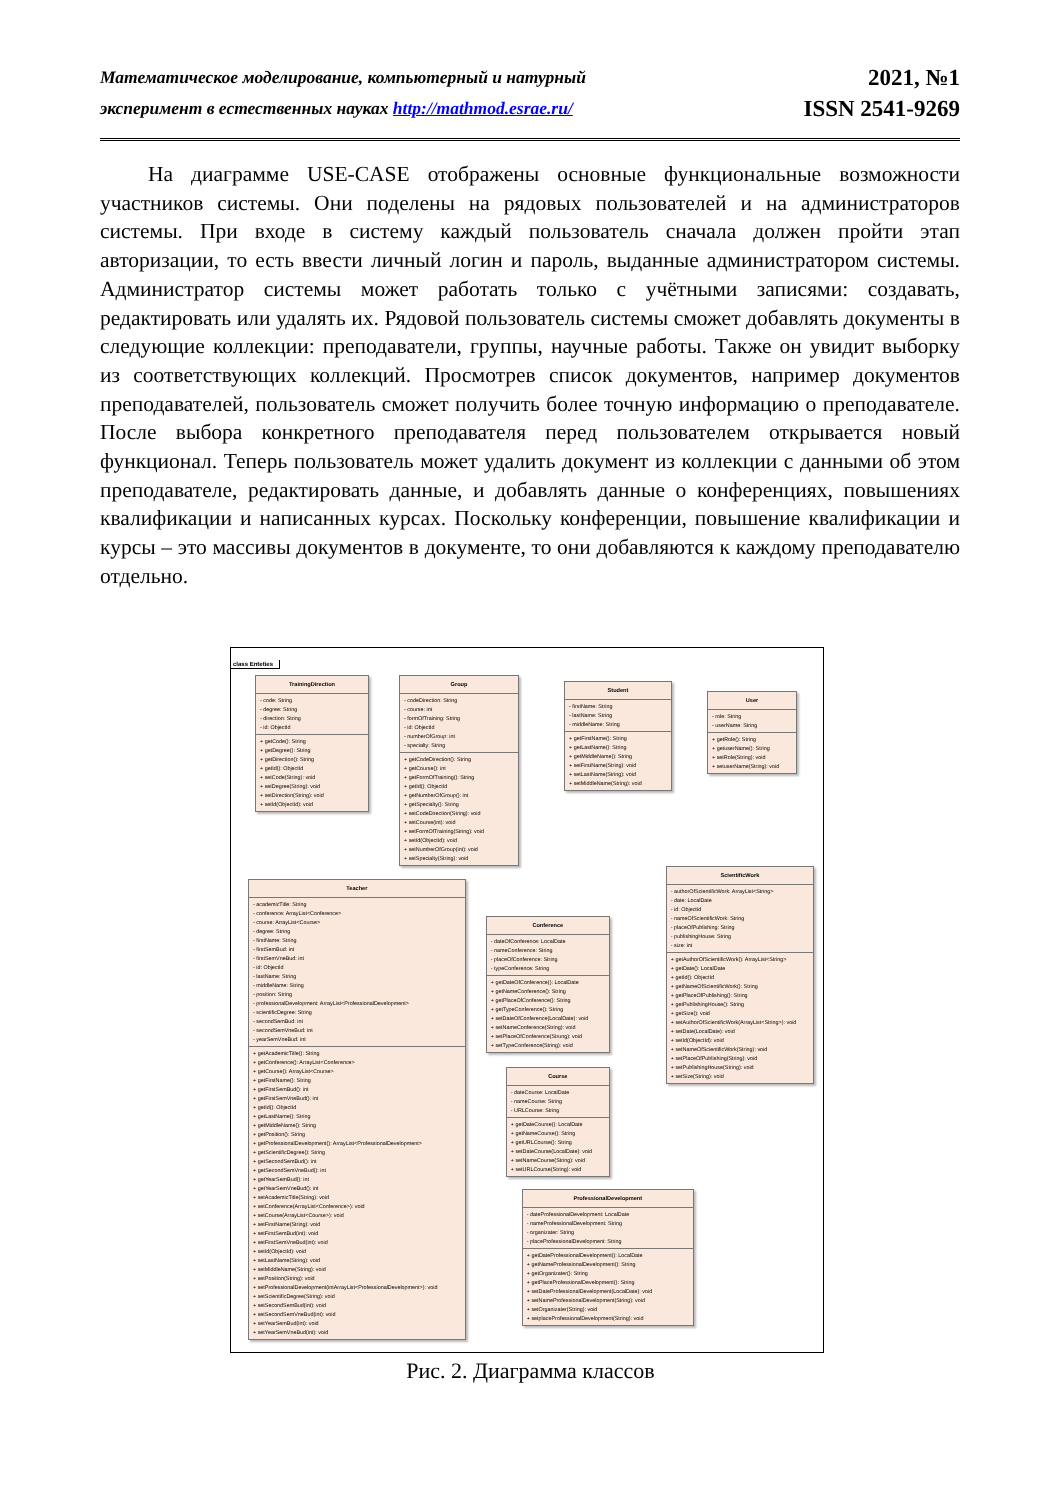Математическое моделирование, компьютерный и натурный
эксперимент в естественных науках http://mathmod.esrae.ru/
2021, №1
ISSN 2541-9269
На диаграмме USE-CASE отображены основные функциональные возможности участников системы. Они поделены на рядовых пользователей и на администраторов системы. При входе в систему каждый пользователь сначала должен пройти этап авторизации, то есть ввести личный логин и пароль, выданные администратором системы. Администратор системы может работать только с учётными записями: создавать, редактировать или удалять их. Рядовой пользователь системы сможет добавлять документы в следующие коллекции: преподаватели, группы, научные работы. Также он увидит выборку из соответствующих коллекций. Просмотрев список документов, например документов преподавателей, пользователь сможет получить более точную информацию о преподавателе. После выбора конкретного преподавателя перед пользователем открывается новый функционал. Теперь пользователь может удалить документ из коллекции с данными об этом преподавателе, редактировать данные, и добавлять данные о конференциях, повышениях квалификации и написанных курсах. Поскольку конференции, повышение квалификации и курсы – это массивы документов в документе, то они добавляются к каждому преподавателю отдельно.
class Enteties
TrainingDirection
- code: String
- degree: String
- direction: String
- id: ObjectId
+ getCode(): String
+ getDegree(): String
+ getDirection(): String
+ getId(): ObjectId
+ setCode(String): void
+ setDegree(String): void
+ setDirection(String): void
+ setId(ObjectId): void
Group
- codeDirection: String
- course: int
- formOfTraining: String
- id: ObjectId
- numberOfGroup: int
- specialty: String
+ getCodeDirection(): String
+ getCourse(): int
+ getFormOfTraining(): String
+ getId(): ObjectId
+ getNumberOfGroup(): int
+ getSpecialty(): String
+ setCodeDirection(String): void
+ setCourse(int): void
+ setFormOfTraining(String): void
+ setId(ObjectId): void
+ setNumberOfGroup(int): void
+ setSpecialty(String): void
Student
- firstName: String
- lastName: String
- middleName: String
+ getFirstName(): String
+ getLastName(): String
+ getMiddleName(): String
+ setFirstName(String): void
+ setLastName(String): void
+ setMiddleName(String): void
User
- role: String
- userName: String
+ getRole(): String
+ getuserName(): String
+ setRole(String): void
+ setuserName(String): void
Teacher
- academicTitle: String
- conference: ArrayList<Conference>
- course: ArrayList<Course>
- degree: String
- firstName: String
- firstSemBud: int
- firstSemVneBud: int
- id: ObjectId
- lastName: String
- middleName: String
- position: String
- professionalDevelopment: ArrayList<ProfessionalDevelopment>
- scientificDegree: String
- secondSemBud: int
- secondSemVneBud: int
- yearSemVneBud: int
+ getAcademicTitle(): String
+ getConference(): ArrayList<Conference>
+ getCourse(): ArrayList<Course>
+ getFirstName(): String
+ getFirstSemBud(): int
+ getFirstSemVneBud(): int
+ getId(): ObjectId
+ getLastName(): String
+ getMiddleName(): String
+ getPosition(): String
+ getProfessionalDevelopment(): ArrayList<ProfessionalDevelopment>
+ getScientificDegree(): String
+ getSecondSemBud(): int
+ getSecondSemVneBud(): int
+ getYearSemBud(): int
+ getYearSemVneBud(): int
+ setAcademicTitle(String): void
+ setConference(ArrayList<Conference>): void
+ setCourse(ArrayList<Course>): void
+ setFirstName(String): void
+ setFirstSemBud(int): void
+ setFirstSemVneBud(int): void
+ setId(ObjectId): void
+ setLastName(String): void
+ setMiddleName(String): void
+ setPosition(String): void
+ setProfessionalDevelopment(intArrayList<ProfessionalDevelopment>): void
+ setScientificDegree(String): void
+ setSecondSemBud(int): void
+ setSecondSemVneBud(int): void
+ setYearSemBud(int): void
+ setYearSemVneBud(int): void
Conference
- dateOfConference: LocalDate
- nameConference: String
- placeOfConference: String
- typeConference: String
+ getDateOfConference(): LocalDate
+ getNameConference(): String
+ getPlaceOfConference(): String
+ getTypeConference(): String
+ setDateOfConference(LocalDate): void
+ setNameConference(String): void
+ setPlaceOfConference(Strung): void
+ setTypeConference(String): void
Course
- dateCourse: LocalDate
- nameCourse: String
- URLCourse: String
+ getDateCourse(): LocalDate
+ getNameCourse(): String
+ getURLCourse(): String
+ setDateCourse(LocalDate): void
+ setNameCourse(String): void
+ setURLCourse(String): void
ProfessionalDevelopment
- dateProfessionalDevelopment: LocalDate
- nameProfessionalDevelopment: String
- organizater: String
- placeProfessionalDevelopment: String
+ getDateProfessionalDevelopment(): LocalDate
+ getNameProfessionalDevelopment(): String
+ getOrganizater(): String
+ getPlaceProfessionalDevelopment(): String
+ setDateProfessionalDevelopment(LocalDate): void
+ setNameProfessionalDevelopment(String): void
+ setOrganizater(String): void
+ setplaceProfessionalDevelopment(String): void
ScientificWork
- authorOfScientificWork: ArrayList<String>
- date: LocalDate
- id: ObjectId
- nameOfScientificWork: String
- placeOfPublishing: String
- publishingHouse: String
- size: int
+ getAuthorOfScientificWork(): ArrayList<String>
+ getDate(): LocalDate
+ getId(): ObjectId
+ getNameOfScientificWork(): String
+ getPlaceOfPublishing(): String
+ getPublishingHouse(): String
+ getSize(): void
+ setAuthorOfScientificWork(ArrayList<String>): void
+ setDate(LocalDate): void
+ setId(ObjectId): void
+ setNameOfScientificWork(String): void
+ setPlaceOfPublishing(String): void
+ setPublishingHouse(String): void
+ setSize(String): void
Рис. 2. Диаграмма классов